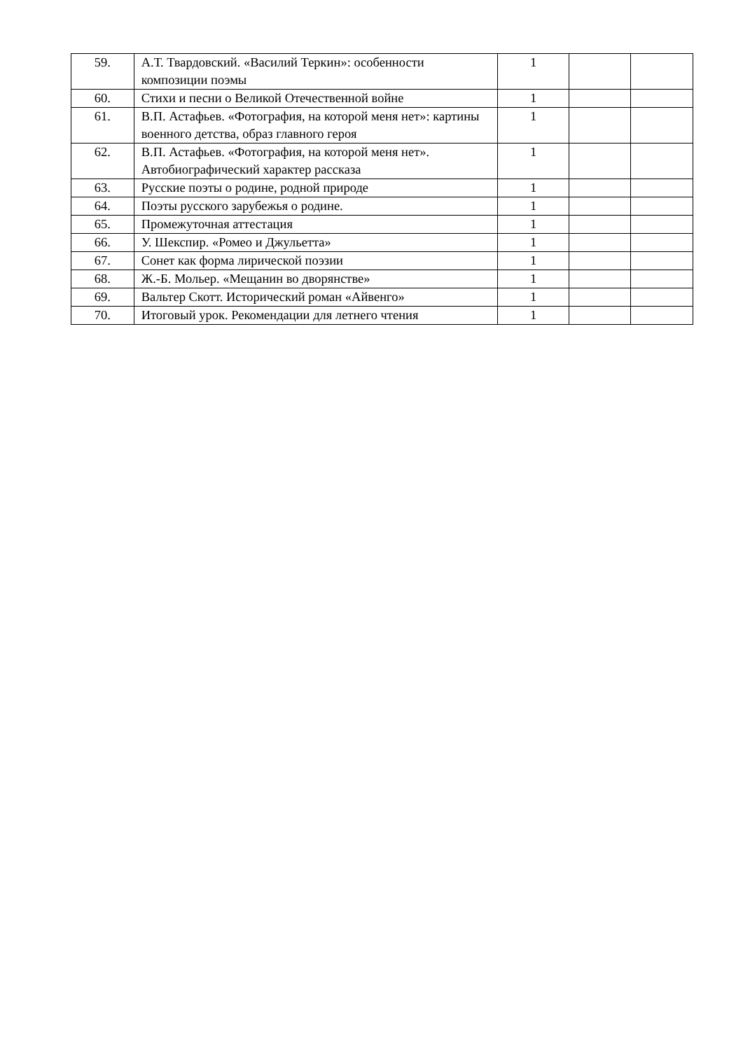| 59. | А.Т. Твардовский. «Василий Теркин»: особенности композиции поэмы | 1 | | |
| 60. | Стихи и песни о Великой Отечественной войне | 1 | | |
| 61. | В.П. Астафьев. «Фотография, на которой меня нет»: картины военного детства, образ главного героя | 1 | | |
| 62. | В.П. Астафьев. «Фотография, на которой меня нет». Автобиографический характер рассказа | 1 | | |
| 63. | Русские поэты о родине, родной природе | 1 | | |
| 64. | Поэты русского зарубежья о родине. | 1 | | |
| 65. | Промежуточная аттестация | 1 | | |
| 66. | У. Шекспир. «Ромео и Джульетта» | 1 | | |
| 67. | Сонет как форма лирической поэзии | 1 | | |
| 68. | Ж.-Б. Мольер. «Мещанин во дворянстве» | 1 | | |
| 69. | Вальтер Скотт. Исторический роман «Айвенго» | 1 | | |
| 70. | Итоговый урок. Рекомендации для летнего чтения | 1 | | |